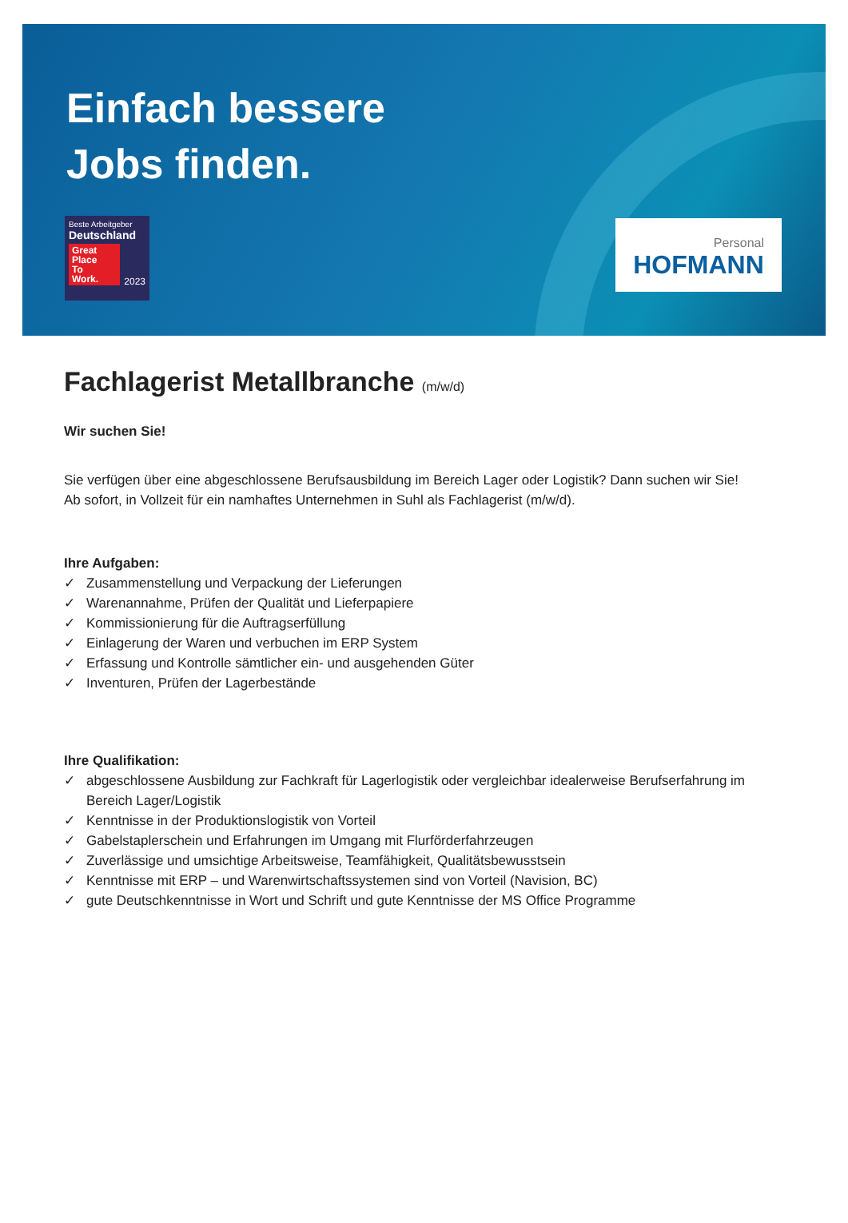Einfach bessere
Jobs finden.
Beste Arbeitgeber
Deutschland
Great
Place
To
Work.
2023
Personal
HOFMANN
Fachlagerist Metallbranche (m/w/d)
Wir suchen Sie!
Sie verfügen über eine abgeschlossene Berufsausbildung im Bereich Lager oder Logistik? Dann suchen wir Sie!
Ab sofort, in Vollzeit für ein namhaftes Unternehmen in Suhl als Fachlagerist (m/w/d).
Ihre Aufgaben:
✓ Zusammenstellung und Verpackung der Lieferungen
✓ Warenannahme, Prüfen der Qualität und Lieferpapiere
✓ Kommissionierung für die Auftragserfüllung
✓ Einlagerung der Waren und verbuchen im ERP System
✓ Erfassung und Kontrolle sämtlicher ein- und ausgehenden Güter
✓ Inventuren, Prüfen der Lagerbestände
Ihre Qualifikation:
✓ abgeschlossene Ausbildung zur Fachkraft für Lagerlogistik oder vergleichbar idealerweise Berufserfahrung im Bereich Lager/Logistik
✓ Kenntnisse in der Produktionslogistik von Vorteil
✓ Gabelstaplerschein und Erfahrungen im Umgang mit Flurförderfahrzeugen
✓ Zuverlässige und umsichtige Arbeitsweise, Teamfähigkeit, Qualitätsbewusstsein
✓ Kenntnisse mit ERP – und Warenwirtschaftssystemen sind von Vorteil (Navision, BC)
✓ gute Deutschkenntnisse in Wort und Schrift und gute Kenntnisse der MS Office Programme